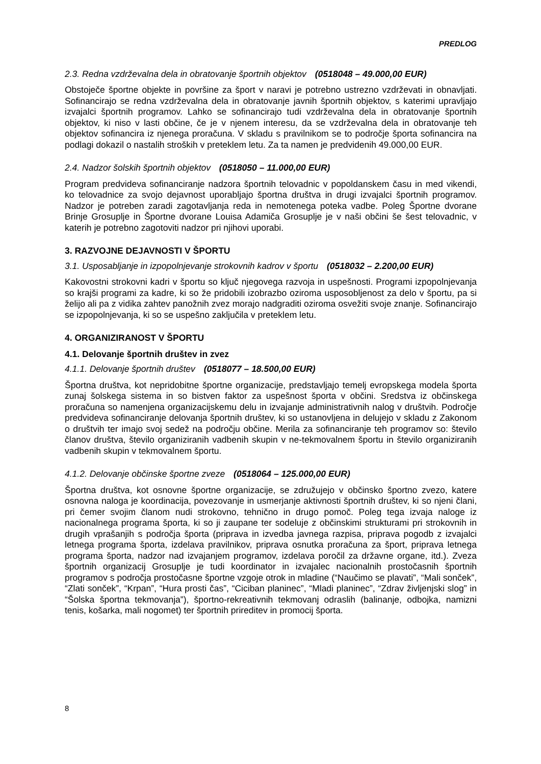PREDLOG
2.3. Redna vzdrževalna dela in obratovanje športnih objektov (0518048 – 49.000,00 EUR)
Obstoječe športne objekte in površine za šport v naravi je potrebno ustrezno vzdrževati in obnavljati. Sofinancirajo se redna vzdrževalna dela in obratovanje javnih športnih objektov, s katerimi upravljajo izvajalci športnih programov. Lahko se sofinancirajo tudi vzdrževalna dela in obratovanje športnih objektov, ki niso v lasti občine, če je v njenem interesu, da se vzdrževalna dela in obratovanje teh objektov sofinancira iz njenega proračuna. V skladu s pravilnikom se to področje športa sofinancira na podlagi dokazil o nastalih stroških v preteklem letu. Za ta namen je predvidenih 49.000,00 EUR.
2.4. Nadzor šolskih športnih objektov (0518050 – 11.000,00 EUR)
Program predvideva sofinanciranje nadzora športnih telovadnic v popoldanskem času in med vikendi, ko telovadnice za svojo dejavnost uporabljajo športna društva in drugi izvajalci športnih programov. Nadzor je potreben zaradi zagotavljanja reda in nemotenega poteka vadbe. Poleg Športne dvorane Brinje Grosuplje in Športne dvorane Louisa Adamiča Grosuplje je v naši občini še šest telovadnic, v katerih je potrebno zagotoviti nadzor pri njihovi uporabi.
3. RAZVOJNE DEJAVNOSTI V ŠPORTU
3.1. Usposabljanje in izpopolnjevanje strokovnih kadrov v športu (0518032 – 2.200,00 EUR)
Kakovostni strokovni kadri v športu so ključ njegovega razvoja in uspešnosti. Programi izpopolnjevanja so krajši programi za kadre, ki so že pridobili izobrazbo oziroma usposobljenost za delo v športu, pa si želijo ali pa z vidika zahtev panožnih zvez morajo nadgraditi oziroma osvežiti svoje znanje. Sofinancirajo se izpopolnjevanja, ki so se uspešno zaključila v preteklem letu.
4. ORGANIZIRANOST V ŠPORTU
4.1. Delovanje športnih društev in zvez
4.1.1. Delovanje športnih društev (0518077 – 18.500,00 EUR)
Športna društva, kot nepridobitne športne organizacije, predstavljajo temelj evropskega modela športa zunaj šolskega sistema in so bistven faktor za uspešnost športa v občini. Sredstva iz občinskega proračuna so namenjena organizacijskemu delu in izvajanje administrativnih nalog v društvih. Področje predvideva sofinanciranje delovanja športnih društev, ki so ustanovljena in delujejo v skladu z Zakonom o društvih ter imajo svoj sedež na področju občine. Merila za sofinanciranje teh programov so: število članov društva, število organiziranih vadbenih skupin v ne-tekmovalnem športu in število organiziranih vadbenih skupin v tekmovalnem športu.
4.1.2. Delovanje občinske športne zveze (0518064 – 125.000,00 EUR)
Športna društva, kot osnovne športne organizacije, se združujejo v občinsko športno zvezo, katere osnovna naloga je koordinacija, povezovanje in usmerjanje aktivnosti športnih društev, ki so njeni člani, pri čemer svojim članom nudi strokovno, tehnično in drugo pomoč. Poleg tega izvaja naloge iz nacionalnega programa športa, ki so ji zaupane ter sodeluje z občinskimi strukturami pri strokovnih in drugih vprašanjih s področja športa (priprava in izvedba javnega razpisa, priprava pogodb z izvajalci letnega programa športa, izdelava pravilnikov, priprava osnutka proračuna za šport, priprava letnega programa športa, nadzor nad izvajanjem programov, izdelava poročil za državne organe, itd.). Zveza športnih organizacij Grosuplje je tudi koordinator in izvajalec nacionalnih prostočasnih športnih programov s področja prostočasne športne vzgoje otrok in mladine (“Naučimo se plavati”, “Mali sonček”, “Zlati sonček”, “Krpan”, “Hura prosti čas”, “Ciciban planinec”, “Mladi planinec”, “Zdrav življenjski slog” in “Šolska športna tekmovanja”), športno-rekreativnih tekmovanj odraslih (balinanje, odbojka, namizni tenis, košarka, mali nogomet) ter športnih prireditev in promocij športa.
8